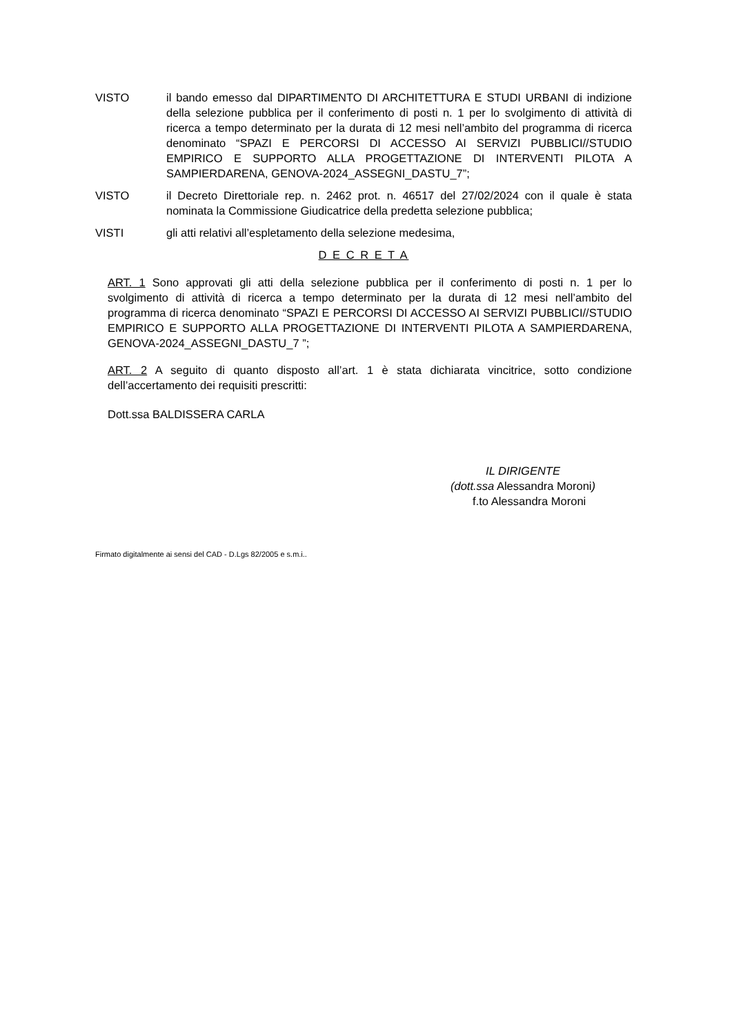VISTO il bando emesso dal DIPARTIMENTO DI ARCHITETTURA E STUDI URBANI di indizione della selezione pubblica per il conferimento di posti n. 1 per lo svolgimento di attività di ricerca a tempo determinato per la durata di 12 mesi nell’ambito del programma di ricerca denominato “SPAZI E PERCORSI DI ACCESSO AI SERVIZI PUBBLICI//STUDIO EMPIRICO E SUPPORTO ALLA PROGETTAZIONE DI INTERVENTI PILOTA A SAMPIERDARENA, GENOVA-2024_ASSEGNI_DASTU_7”;
VISTO il Decreto Direttoriale rep. n. 2462 prot. n. 46517 del 27/02/2024 con il quale è stata nominata la Commissione Giudicatrice della predetta selezione pubblica;
VISTI gli atti relativi all’espletamento della selezione medesima,
D E C R E T A
ART. 1 Sono approvati gli atti della selezione pubblica per il conferimento di posti n. 1 per lo svolgimento di attività di ricerca a tempo determinato per la durata di 12 mesi nell’ambito del programma di ricerca denominato “SPAZI E PERCORSI DI ACCESSO AI SERVIZI PUBBLICI//STUDIO EMPIRICO E SUPPORTO ALLA PROGETTAZIONE DI INTERVENTI PILOTA A SAMPIERDARENA, GENOVA-2024_ASSEGNI_DASTU_7 ”;
ART. 2 A seguito di quanto disposto all’art. 1 è stata dichiarata vincitrice, sotto condizione dell’accertamento dei requisiti prescritti:
Dott.ssa BALDISSERA CARLA
IL DIRIGENTE
(dott.ssa Alessandra Moroni)
f.to Alessandra Moroni
Firmato digitalmente ai sensi del CAD - D.Lgs 82/2005 e s.m.i..